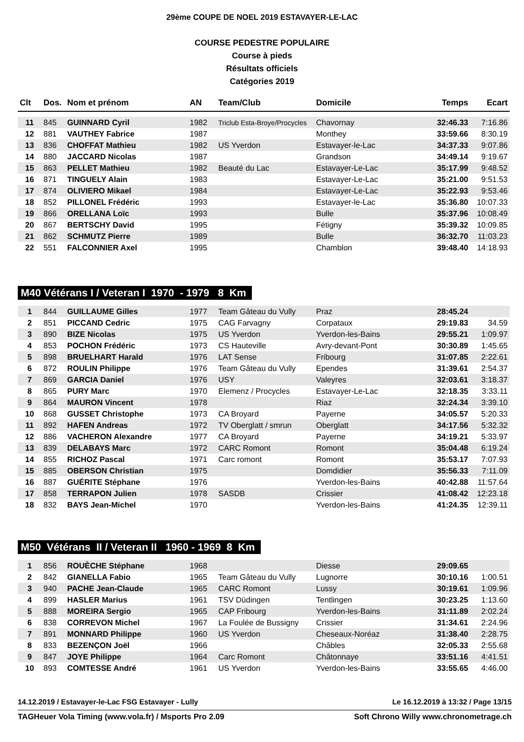29ème COUPE DE NOEL 2019 ESTAVAYER-LE-LAC
COURSE PEDESTRE POPULAIRE
Course à pieds
Résultats officiels
Catégories 2019
| Clt | Dos. | Nom et prénom | AN | Team/Club | Domicile | Temps | Ecart |
| --- | --- | --- | --- | --- | --- | --- | --- |
| 11 | 845 | GUINNARD Cyril | 1982 | Triclub Esta-Broye/Procycles | Chavornay | 32:46.33 | 7:16.86 |
| 12 | 881 | VAUTHEY Fabrice | 1987 | | Monthey | 33:59.66 | 8:30.19 |
| 13 | 836 | CHOFFAT Mathieu | 1982 | US Yverdon | Estavayer-le-Lac | 34:37.33 | 9:07.86 |
| 14 | 880 | JACCARD Nicolas | 1987 | | Grandson | 34:49.14 | 9:19.67 |
| 15 | 863 | PELLET Mathieu | 1982 | Beauté du Lac | Estavayer-Le-Lac | 35:17.99 | 9:48.52 |
| 16 | 871 | TINGUELY Alain | 1983 | | Estavayer-Le-Lac | 35:21.00 | 9:51.53 |
| 17 | 874 | OLIVIERO Mikael | 1984 | | Estavayer-Le-Lac | 35:22.93 | 9:53.46 |
| 18 | 852 | PILLONEL Frédéric | 1993 | | Estavayer-le-Lac | 35:36.80 | 10:07.33 |
| 19 | 866 | ORELLANA Loïc | 1993 | | Bulle | 35:37.96 | 10:08.49 |
| 20 | 867 | BERTSCHY David | 1995 | | Fétigny | 35:39.32 | 10:09.85 |
| 21 | 862 | SCHMUTZ Pierre | 1989 | | Bulle | 36:32.70 | 11:03.23 |
| 22 | 551 | FALCONNIER Axel | 1995 | | Chamblon | 39:48.40 | 14:18.93 |
M40 Vétérans I / Veteran I 1970 - 1979 8 Km
| 1 | 844 | GUILLAUME Gilles | 1977 | Team Gâteau du Vully | Praz | 28:45.24 | |
| 2 | 851 | PICCAND Cedric | 1975 | CAG Farvagny | Corpataux | 29:19.83 | 34.59 |
| 3 | 890 | BIZE Nicolas | 1975 | US Yverdon | Yverdon-les-Bains | 29:55.21 | 1:09.97 |
| 4 | 853 | POCHON Frédéric | 1973 | CS Hauteville | Avry-devant-Pont | 30:30.89 | 1:45.65 |
| 5 | 898 | BRUELHART Harald | 1976 | LAT Sense | Fribourg | 31:07.85 | 2:22.61 |
| 6 | 872 | ROULIN Philippe | 1976 | Team Gâteau du Vully | Ependes | 31:39.61 | 2:54.37 |
| 7 | 869 | GARCIA Daniel | 1976 | USY | Valeyres | 32:03.61 | 3:18.37 |
| 8 | 865 | PURY Marc | 1970 | Elemenz / Procycles | Estavayer-Le-Lac | 32:18.35 | 3:33.11 |
| 9 | 864 | MAURON Vincent | 1978 | | Riaz | 32:24.34 | 3:39.10 |
| 10 | 868 | GUSSET Christophe | 1973 | CA Broyard | Payerne | 34:05.57 | 5:20.33 |
| 11 | 892 | HAFEN Andreas | 1972 | TV Oberglatt / smrun | Oberglatt | 34:17.56 | 5:32.32 |
| 12 | 886 | VACHERON Alexandre | 1977 | CA Broyard | Payerne | 34:19.21 | 5:33.97 |
| 13 | 839 | DELABAYS Marc | 1972 | CARC Romont | Romont | 35:04.48 | 6:19.24 |
| 14 | 855 | RICHOZ Pascal | 1971 | Carc romont | Romont | 35:53.17 | 7:07.93 |
| 15 | 885 | OBERSON Christian | 1975 | | Domdidier | 35:56.33 | 7:11.09 |
| 16 | 887 | GUÉRITE Stéphane | 1976 | | Yverdon-les-Bains | 40:42.88 | 11:57.64 |
| 17 | 858 | TERRAPON Julien | 1978 | SASDB | Crissier | 41:08.42 | 12:23.18 |
| 18 | 832 | BAYS Jean-Michel | 1970 | | Yverdon-les-Bains | 41:24.35 | 12:39.11 |
M50 Vétérans II / Veteran II 1960 - 1969 8 Km
| 1 | 856 | ROUÈCHE Stéphane | 1968 | | Diesse | 29:09.65 | |
| 2 | 842 | GIANELLA Fabio | 1965 | Team Gâteau du Vully | Lugnorre | 30:10.16 | 1:00.51 |
| 3 | 940 | PACHE Jean-Claude | 1965 | CARC Romont | Lussy | 30:19.61 | 1:09.96 |
| 4 | 899 | HASLER Marius | 1961 | TSV Düdingen | Tentlingen | 30:23.25 | 1:13.60 |
| 5 | 888 | MOREIRA Sergio | 1965 | CAP Fribourg | Yverdon-les-Bains | 31:11.89 | 2:02.24 |
| 6 | 838 | CORREVON Michel | 1967 | La Foulée de Bussigny | Crissier | 31:34.61 | 2:24.96 |
| 7 | 891 | MONNARD Philippe | 1960 | US Yverdon | Cheseaux-Noréaz | 31:38.40 | 2:28.75 |
| 8 | 833 | BEZENÇON Joël | 1966 | | Châbles | 32:05.33 | 2:55.68 |
| 9 | 847 | JOYE Philippe | 1964 | Carc Romont | Châtonnaye | 33:51.16 | 4:41.51 |
| 10 | 893 | COMTESSE André | 1961 | US Yverdon | Yverdon-les-Bains | 33:55.65 | 4:46.00 |
14.12.2019 / Estavayer-le-Lac FSG Estavayer - Lully Le 16.12.2019 à 13:32 / Page 13/15
TAGHeuer Vola Timing (www.vola.fr) / Msports Pro 2.09 Soft Chrono Willy www.chronometrage.ch